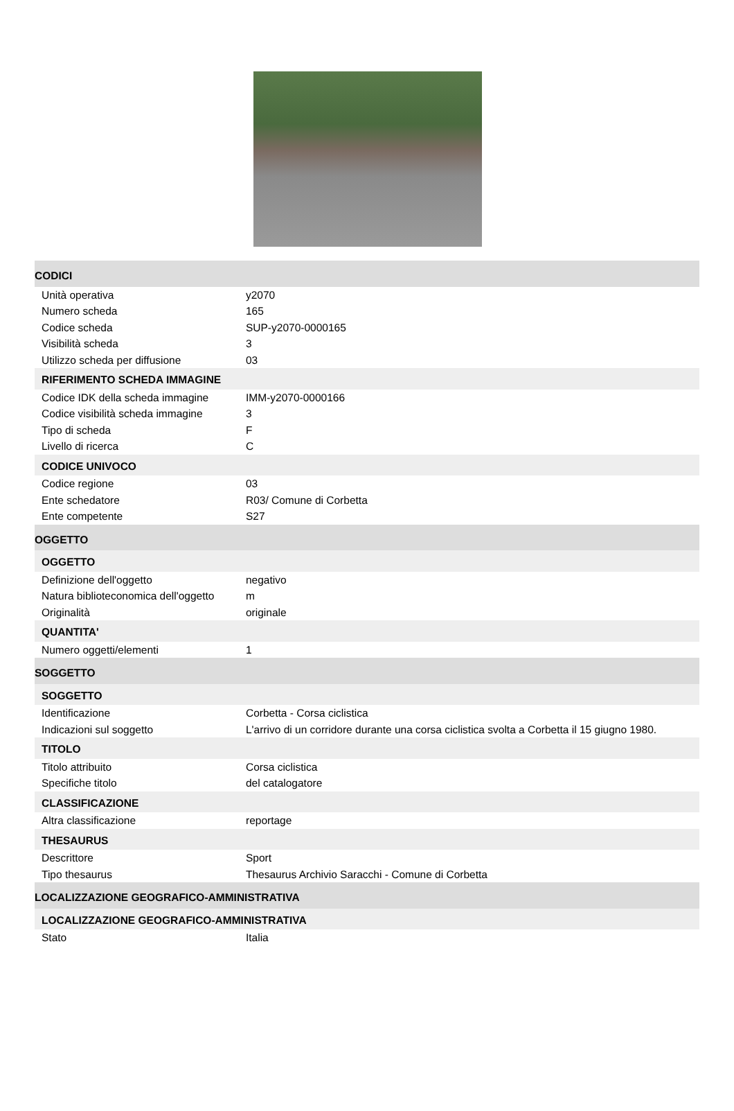| CODICI | |
| Unità operativa | y2070 |
| Numero scheda | 165 |
| Codice scheda | SUP-y2070-0000165 |
| Visibilità scheda | 3 |
| Utilizzo scheda per diffusione | 03 |
| RIFERIMENTO SCHEDA IMMAGINE | |
| Codice IDK della scheda immagine | IMM-y2070-0000166 |
| Codice visibilità scheda immagine | 3 |
| Tipo di scheda | F |
| Livello di ricerca | C |
| CODICE UNIVOCO | |
| Codice regione | 03 |
| Ente schedatore | R03/ Comune di Corbetta |
| Ente competente | S27 |
| OGGETTO | |
| OGGETTO | |
| Definizione dell'oggetto | negativo |
| Natura biblioteconomica dell'oggetto | m |
| Originalità | originale |
| QUANTITA' | |
| Numero oggetti/elementi | 1 |
| SOGGETTO | |
| SOGGETTO | |
| Identificazione | Corbetta - Corsa ciclistica |
| Indicazioni sul soggetto | L'arrivo di un corridore durante una corsa ciclistica svolta a Corbetta il 15 giugno 1980. |
| TITOLO | |
| Titolo attribuito | Corsa ciclistica |
| Specifiche titolo | del catalogatore |
| CLASSIFICAZIONE | |
| Altra classificazione | reportage |
| THESAURUS | |
| Descrittore | Sport |
| Tipo thesaurus | Thesaurus Archivio Saracchi - Comune di Corbetta |
| LOCALIZZAZIONE GEOGRAFICO-AMMINISTRATIVA | |
| LOCALIZZAZIONE GEOGRAFICO-AMMINISTRATIVA | |
| Stato | Italia |